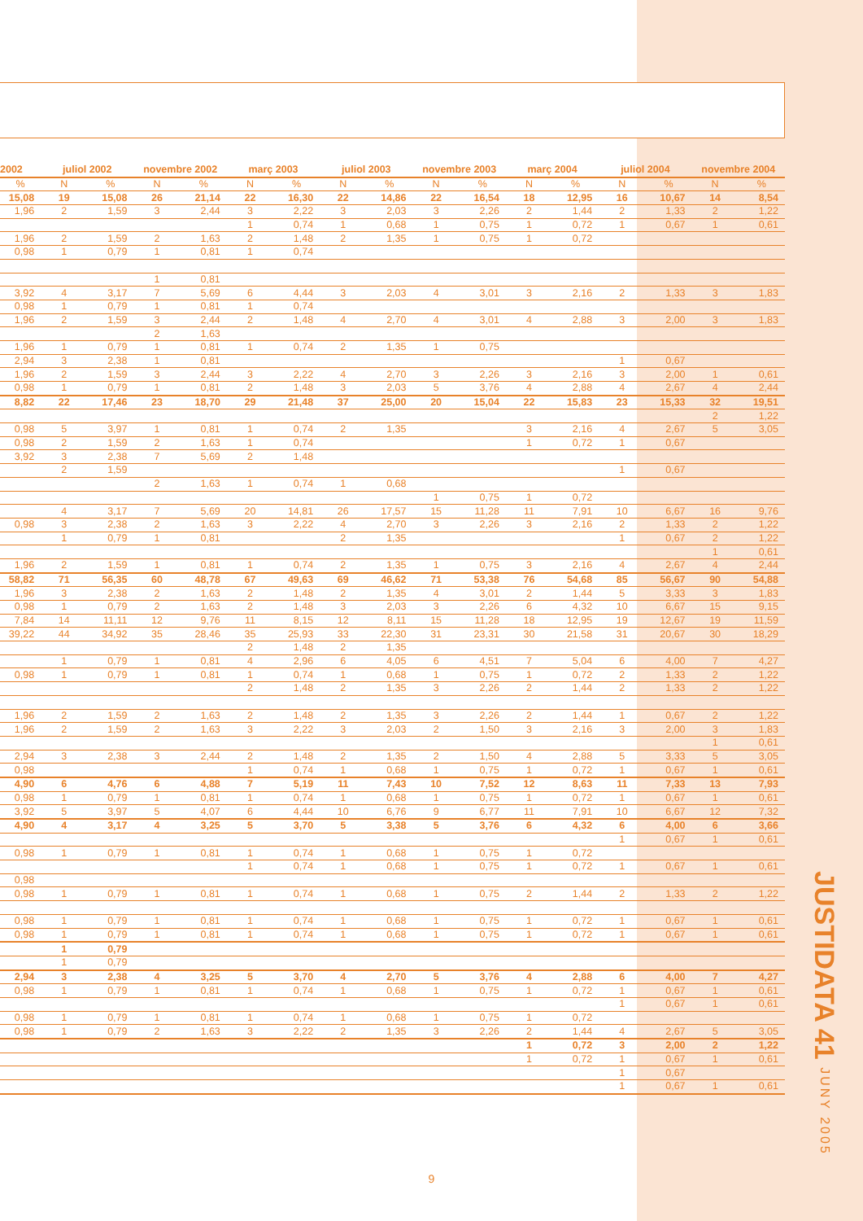| 2002 | juliol 2002 | | novembre 2002 | | març 2003 | | juliol 2003 | | novembre 2003 | | març 2004 | | juliol 2004 | | novembre 2004 | |
| --- | --- | --- | --- | --- | --- | --- | --- | --- | --- | --- | --- | --- | --- | --- | --- | --- |
| % | N | % | N | % | N | % | N | % | N | % | N | % | N | % | N | % |
| 15,08 | 19 | 15,08 | 26 | 21,14 | 22 | 16,30 | 22 | 14,86 | 22 | 16,54 | 18 | 12,95 | 16 | 10,67 | 14 | 8,54 |
| 1,96 | 2 | 1,59 | 3 | 2,44 | 3 | 2,22 | 3 | 2,03 | 3 | 2,26 | 2 | 1,44 | 2 | 1,33 | 2 | 1,22 |
| | | | | | 1 | 0,74 | 1 | 0,68 | 1 | 0,75 | 1 | 0,72 | 1 | 0,67 | 1 | 0,61 |
| 1,96 | 2 | 1,59 | 2 | 1,63 | 2 | 1,48 | 2 | 1,35 | 1 | 0,75 | 1 | 0,72 | | | | |
| 0,98 | 1 | 0,79 | 1 | 0,81 | 1 | 0,74 | | | | | | | | | | |
| | | | 1 | 0,81 | | | | | | | | | | | | |
| 3,92 | 4 | 3,17 | 7 | 5,69 | 6 | 4,44 | 3 | 2,03 | 4 | 3,01 | 3 | 2,16 | 2 | 1,33 | 3 | 1,83 |
| 0,98 | 1 | 0,79 | 1 | 0,81 | 1 | 0,74 | | | | | | | | | | |
| 1,96 | 2 | 1,59 | 3 | 2,44 | 2 | 1,48 | 4 | 2,70 | 4 | 3,01 | 4 | 2,88 | 3 | 2,00 | 3 | 1,83 |
| | | | 2 | 1,63 | | | | | | | | | | | | |
| 1,96 | 1 | 0,79 | 1 | 0,81 | 1 | 0,74 | 2 | 1,35 | 1 | 0,75 | | | | | | |
| 2,94 | 3 | 2,38 | 1 | 0,81 | | | | | | | | | 1 | 0,67 | | |
| 1,96 | 2 | 1,59 | 3 | 2,44 | 3 | 2,22 | 4 | 2,70 | 3 | 2,26 | 3 | 2,16 | 3 | 2,00 | 1 | 0,61 |
| 0,98 | 1 | 0,79 | 1 | 0,81 | 2 | 1,48 | 3 | 2,03 | 5 | 3,76 | 4 | 2,88 | 4 | 2,67 | 4 | 2,44 |
| 8,82 | 22 | 17,46 | 23 | 18,70 | 29 | 21,48 | 37 | 25,00 | 20 | 15,04 | 22 | 15,83 | 23 | 15,33 | 32 | 19,51 |
| | | | | | | | | | | | | | | | 2 | 1,22 |
| 0,98 | 5 | 3,97 | 1 | 0,81 | 1 | 0,74 | 2 | 1,35 | | | 3 | 2,16 | 4 | 2,67 | 5 | 3,05 |
| 0,98 | 2 | 1,59 | 2 | 1,63 | 1 | 0,74 | | | | | 1 | 0,72 | 1 | 0,67 | | |
| 3,92 | 3 | 2,38 | 7 | 5,69 | 2 | 1,48 | | | | | | | | | | |
| | 2 | 1,59 | | | | | | | | | | | 1 | 0,67 | | |
| | | | 2 | 1,63 | 1 | 0,74 | 1 | 0,68 | | | | | | | | |
| | | | | | | | | | 1 | 0,75 | 1 | 0,72 | | | | |
| | 4 | 3,17 | 7 | 5,69 | 20 | 14,81 | 26 | 17,57 | 15 | 11,28 | 11 | 7,91 | 10 | 6,67 | 16 | 9,76 |
| 0,98 | 3 | 2,38 | 2 | 1,63 | 3 | 2,22 | 4 | 2,70 | 3 | 2,26 | 3 | 2,16 | 2 | 1,33 | 2 | 1,22 |
| | 1 | 0,79 | 1 | 0,81 | | | 2 | 1,35 | | | | | 1 | 0,67 | 2 | 1,22 |
| | | | | | | | | | | | | | | | 1 | 0,61 |
| 1,96 | 2 | 1,59 | 1 | 0,81 | 1 | 0,74 | 2 | 1,35 | 1 | 0,75 | 3 | 2,16 | 4 | 2,67 | 4 | 2,44 |
| 58,82 | 71 | 56,35 | 60 | 48,78 | 67 | 49,63 | 69 | 46,62 | 71 | 53,38 | 76 | 54,68 | 85 | 56,67 | 90 | 54,88 |
| 1,96 | 3 | 2,38 | 2 | 1,63 | 2 | 1,48 | 2 | 1,35 | 4 | 3,01 | 2 | 1,44 | 5 | 3,33 | 3 | 1,83 |
| 0,98 | 1 | 0,79 | 2 | 1,63 | 2 | 1,48 | 3 | 2,03 | 3 | 2,26 | 6 | 4,32 | 10 | 6,67 | 15 | 9,15 |
| 7,84 | 14 | 11,11 | 12 | 9,76 | 11 | 8,15 | 12 | 8,11 | 15 | 11,28 | 18 | 12,95 | 19 | 12,67 | 19 | 11,59 |
| 39,22 | 44 | 34,92 | 35 | 28,46 | 35 | 25,93 | 33 | 22,30 | 31 | 23,31 | 30 | 21,58 | 31 | 20,67 | 30 | 18,29 |
| | | | | | 2 | 1,48 | 2 | 1,35 | | | | | | | | |
| | 1 | 0,79 | 1 | 0,81 | 4 | 2,96 | 6 | 4,05 | 6 | 4,51 | 7 | 5,04 | 6 | 4,00 | 7 | 4,27 |
| 0,98 | 1 | 0,79 | 1 | 0,81 | 1 | 0,74 | 1 | 0,68 | 1 | 0,75 | 1 | 0,72 | 2 | 1,33 | 2 | 1,22 |
| | | | | | 2 | 1,48 | 2 | 1,35 | 3 | 2,26 | 2 | 1,44 | 2 | 1,33 | 2 | 1,22 |
| 1,96 | 2 | 1,59 | 2 | 1,63 | 2 | 1,48 | 2 | 1,35 | 3 | 2,26 | 2 | 1,44 | 1 | 0,67 | 2 | 1,22 |
| 1,96 | 2 | 1,59 | 2 | 1,63 | 3 | 2,22 | 3 | 2,03 | 2 | 1,50 | 3 | 2,16 | 3 | 2,00 | 3 | 1,83 |
| | | | | | | | | | | | | | | | 1 | 0,61 |
| 2,94 | 3 | 2,38 | 3 | 2,44 | 2 | 1,48 | 2 | 1,35 | 2 | 1,50 | 4 | 2,88 | 5 | 3,33 | 5 | 3,05 |
| 0,98 | | | | | 1 | 0,74 | 1 | 0,68 | 1 | 0,75 | 1 | 0,72 | 1 | 0,67 | 1 | 0,61 |
| 4,90 | 6 | 4,76 | 6 | 4,88 | 7 | 5,19 | 11 | 7,43 | 10 | 7,52 | 12 | 8,63 | 11 | 7,33 | 13 | 7,93 |
| 0,98 | 1 | 0,79 | 1 | 0,81 | 1 | 0,74 | 1 | 0,68 | 1 | 0,75 | 1 | 0,72 | 1 | 0,67 | 1 | 0,61 |
| 3,92 | 5 | 3,97 | 5 | 4,07 | 6 | 4,44 | 10 | 6,76 | 9 | 6,77 | 11 | 7,91 | 10 | 6,67 | 12 | 7,32 |
| 4,90 | 4 | 3,17 | 4 | 3,25 | 5 | 3,70 | 5 | 3,38 | 5 | 3,76 | 6 | 4,32 | 6 | 4,00 | 6 | 3,66 |
| | | | | | | | | | | | | | 1 | 0,67 | 1 | 0,61 |
| 0,98 | 1 | 0,79 | 1 | 0,81 | 1 | 0,74 | 1 | 0,68 | 1 | 0,75 | 1 | 0,72 | | | | |
| | | | | | 1 | 0,74 | 1 | 0,68 | 1 | 0,75 | 1 | 0,72 | 1 | 0,67 | 1 | 0,61 |
| 0,98 | | | | | | | | | | | | | | | | |
| 0,98 | 1 | 0,79 | 1 | 0,81 | 1 | 0,74 | 1 | 0,68 | 1 | 0,75 | 2 | 1,44 | 2 | 1,33 | 2 | 1,22 |
| 0,98 | 1 | 0,79 | 1 | 0,81 | 1 | 0,74 | 1 | 0,68 | 1 | 0,75 | 1 | 0,72 | 1 | 0,67 | 1 | 0,61 |
| 0,98 | 1 | 0,79 | 1 | 0,81 | 1 | 0,74 | 1 | 0,68 | 1 | 0,75 | 1 | 0,72 | 1 | 0,67 | 1 | 0,61 |
| | 1 | 0,79 | | | | | | | | | | | | | | |
| | 1 | 0,79 | | | | | | | | | | | | | | |
| 2,94 | 3 | 2,38 | 4 | 3,25 | 5 | 3,70 | 4 | 2,70 | 5 | 3,76 | 4 | 2,88 | 6 | 4,00 | 7 | 4,27 |
| 0,98 | 1 | 0,79 | 1 | 0,81 | 1 | 0,74 | 1 | 0,68 | 1 | 0,75 | 1 | 0,72 | 1 | 0,67 | 1 | 0,61 |
| | | | | | | | | | | | | | 1 | 0,67 | 1 | 0,61 |
| 0,98 | 1 | 0,79 | 1 | 0,81 | 1 | 0,74 | 1 | 0,68 | 1 | 0,75 | 1 | 0,72 | | | | |
| 0,98 | 1 | 0,79 | 2 | 1,63 | 3 | 2,22 | 2 | 1,35 | 3 | 2,26 | 2 | 1,44 | 4 | 2,67 | 5 | 3,05 |
| | | | | | | | | | | | 1 | 0,72 | 3 | 2,00 | 2 | 1,22 |
| | | | | | | | | | | | 1 | 0,72 | 1 | 0,67 | 1 | 0,61 |
| | | | | | | | | | | | | | 1 | 0,67 | | |
| | | | | | | | | | | | | | 1 | 0,67 | 1 | 0,61 |
JUSTIDATA 41 JUNY 2005
9